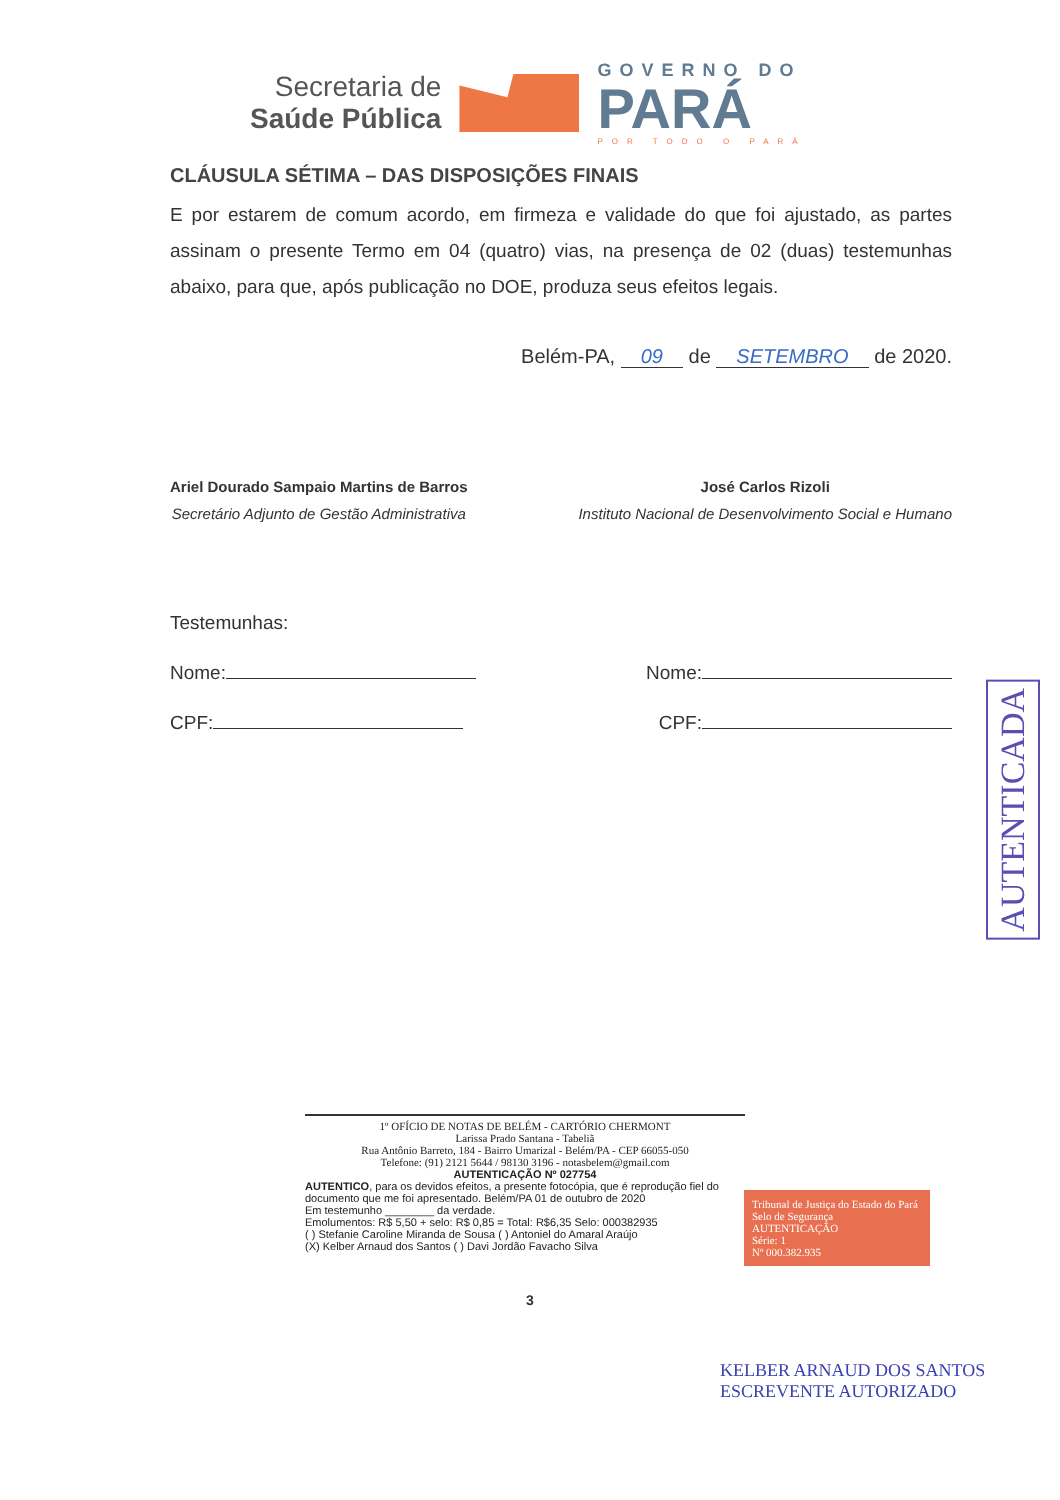Secretaria de
Saúde Pública
GOVERNO DO
PARÁ
POR TODO O PARÁ
CLÁUSULA SÉTIMA – DAS DISPOSIÇÕES FINAIS
E por estarem de comum acordo, em firmeza e validade do que foi ajustado, as partes assinam o presente Termo em 04 (quatro) vias, na presença de 02 (duas) testemunhas abaixo, para que, após publicação no DOE, produza seus efeitos legais.
Belém-PA, 09 de SETEMBRO de 2020.
Ariel Dourado Sampaio Martins de Barros
Secretário Adjunto de Gestão Administrativa
José Carlos Rizoli
Instituto Nacional de Desenvolvimento Social e Humano
Testemunhas:
Nome: Nome:
CPF: CPF:
1º OFÍCIO DE NOTAS DE BELÉM - CARTÓRIO CHERMONT
Larissa Prado Santana - Tabeliã
Rua Antônio Barreto, 184 - Bairro Umarizal - Belém/PA - CEP 66055-050
Telefone: (91) 2121 5644 / 98130 3196 - notasbelem@gmail.com
AUTENTICAÇÃO Nº 027754
AUTENTICO, para os devidos efeitos, a presente fotocópia, que é reprodução fiel do documento que me foi apresentado. Belém/PA 01 de outubro de 2020
Em testemunho ________ da verdade.
Emolumentos: R$ 5,50 + selo: R$ 0,85 = Total: R$6,35 Selo: 000382935
( ) Stefanie Caroline Miranda de Sousa ( ) Antoniel do Amaral Araújo
(X) Kelber Arnaud dos Santos ( ) Davi Jordão Favacho Silva
3
Tribunal de Justiça do Estado do Pará
Selo de Segurança
AUTENTICAÇÃO
Série: 1
Nº 000.382.935
AUTENTICADA
KELBER ARNAUD DOS SANTOS
ESCREVENTE AUTORIZADO